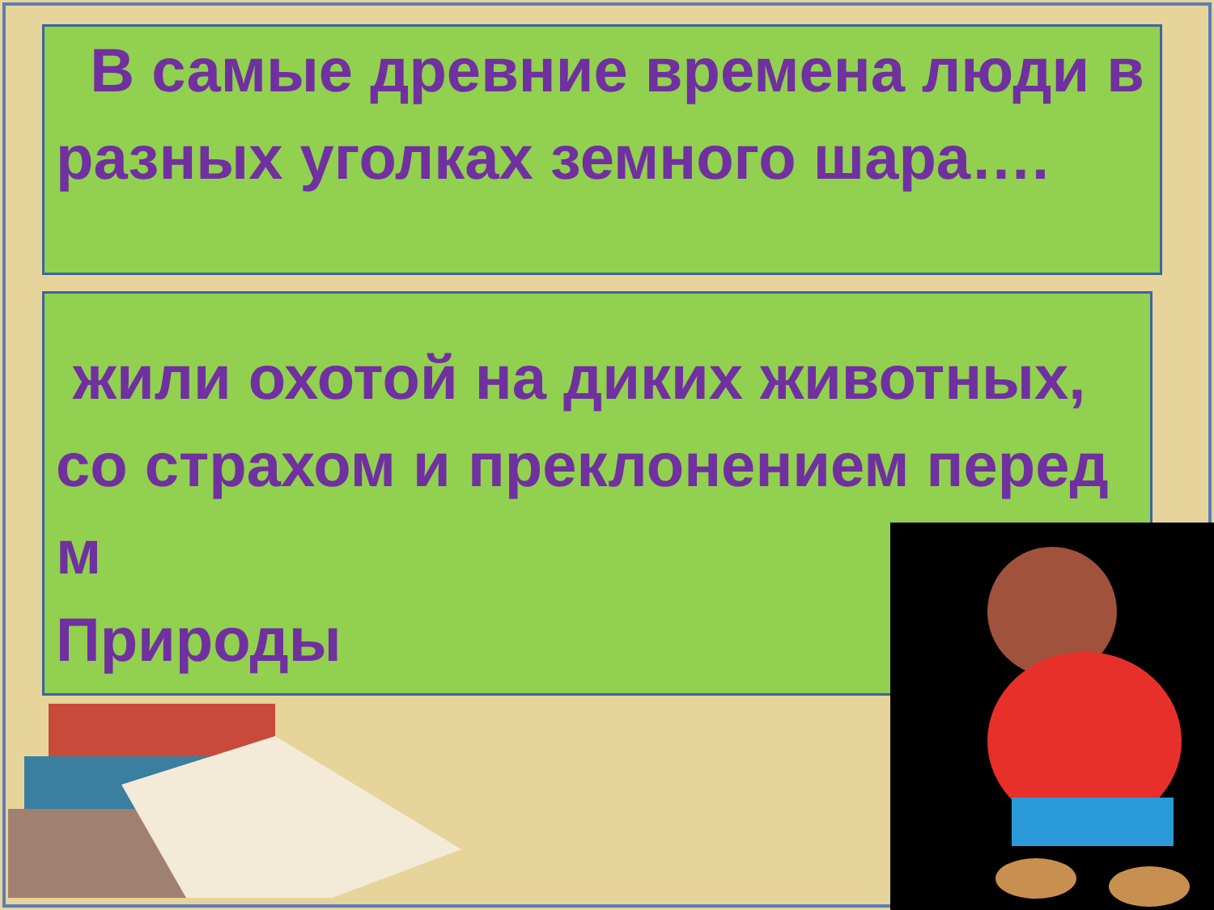В самые древние времена люди в разных уголках земного шара….
жили охотой на диких животных, со страхом и преклонением перед м
Природы